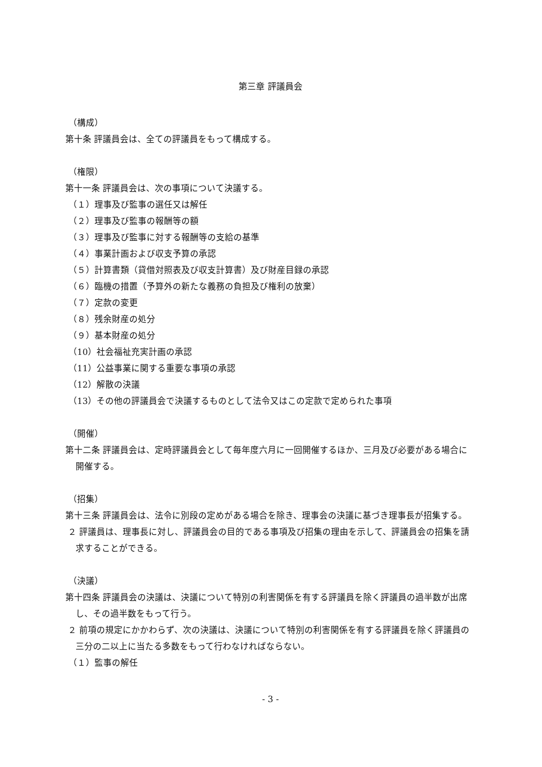第三章 評議員会
（構成）
第十条 評議員会は、全ての評議員をもって構成する。
（権限）
第十一条 評議員会は、次の事項について決議する。
（１）理事及び監事の選任又は解任
（２）理事及び監事の報酬等の額
（３）理事及び監事に対する報酬等の支給の基準
（４）事業計画および収支予算の承認
（５）計算書類（貸借対照表及び収支計算書）及び財産目録の承認
（６）臨機の措置（予算外の新たな義務の負担及び権利の放棄）
（７）定款の変更
（８）残余財産の処分
（９）基本財産の処分
（10）社会福祉充実計画の承認
（11）公益事業に関する重要な事項の承認
（12）解散の決議
（13）その他の評議員会で決議するものとして法令又はこの定款で定められた事項
（開催）
第十二条 評議員会は、定時評議員会として毎年度六月に一回開催するほか、三月及び必要がある場合に開催する。
（招集）
第十三条 評議員会は、法令に別段の定めがある場合を除き、理事会の決議に基づき理事長が招集する。
２ 評議員は、理事長に対し、評議員会の目的である事項及び招集の理由を示して、評議員会の招集を請求することができる。
（決議）
第十四条 評議員会の決議は、決議について特別の利害関係を有する評議員を除く評議員の過半数が出席し、その過半数をもって行う。
２ 前項の規定にかかわらず、次の決議は、決議について特別の利害関係を有する評議員を除く評議員の三分の二以上に当たる多数をもって行わなければならない。
（１）監事の解任
- 3 -